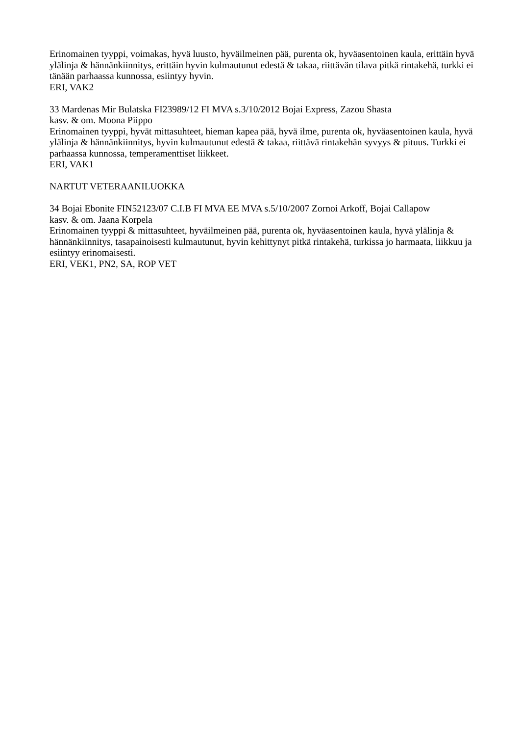Erinomainen tyyppi, voimakas, hyvä luusto, hyväilmeinen pää, purenta ok, hyväasentoinen kaula, erittäin hyvä ylälinja & hännänkiinnitys, erittäin hyvin kulmautunut edestä & takaa, riittävän tilava pitkä rintakehä, turkki ei tänään parhaassa kunnossa, esiintyy hyvin.
ERI, VAK2
33 Mardenas Mir Bulatska FI23989/12 FI MVA s.3/10/2012 Bojai Express, Zazou Shasta
kasv. & om. Moona Piippo
Erinomainen tyyppi, hyvät mittasuhteet, hieman kapea pää, hyvä ilme, purenta ok, hyväasentoinen kaula, hyvä ylälinja & hännänkiinnitys, hyvin kulmautunut edestä & takaa, riittävä rintakehän syvyys & pituus. Turkki ei parhaassa kunnossa, temperamenttiset liikkeet.
ERI, VAK1
NARTUT VETERAANILUOKKA
34 Bojai Ebonite FIN52123/07 C.I.B FI MVA EE MVA s.5/10/2007 Zornoi Arkoff, Bojai Callapow
kasv. & om. Jaana Korpela
Erinomainen tyyppi & mittasuhteet, hyväilmeinen pää, purenta ok, hyväasentoinen kaula, hyvä ylälinja & hännänkiinnitys, tasapainoisesti kulmautunut, hyvin kehittynyt pitkä rintakehä, turkissa jo harmaata, liikkuu ja esiintyy erinomaisesti.
ERI, VEK1, PN2, SA, ROP VET